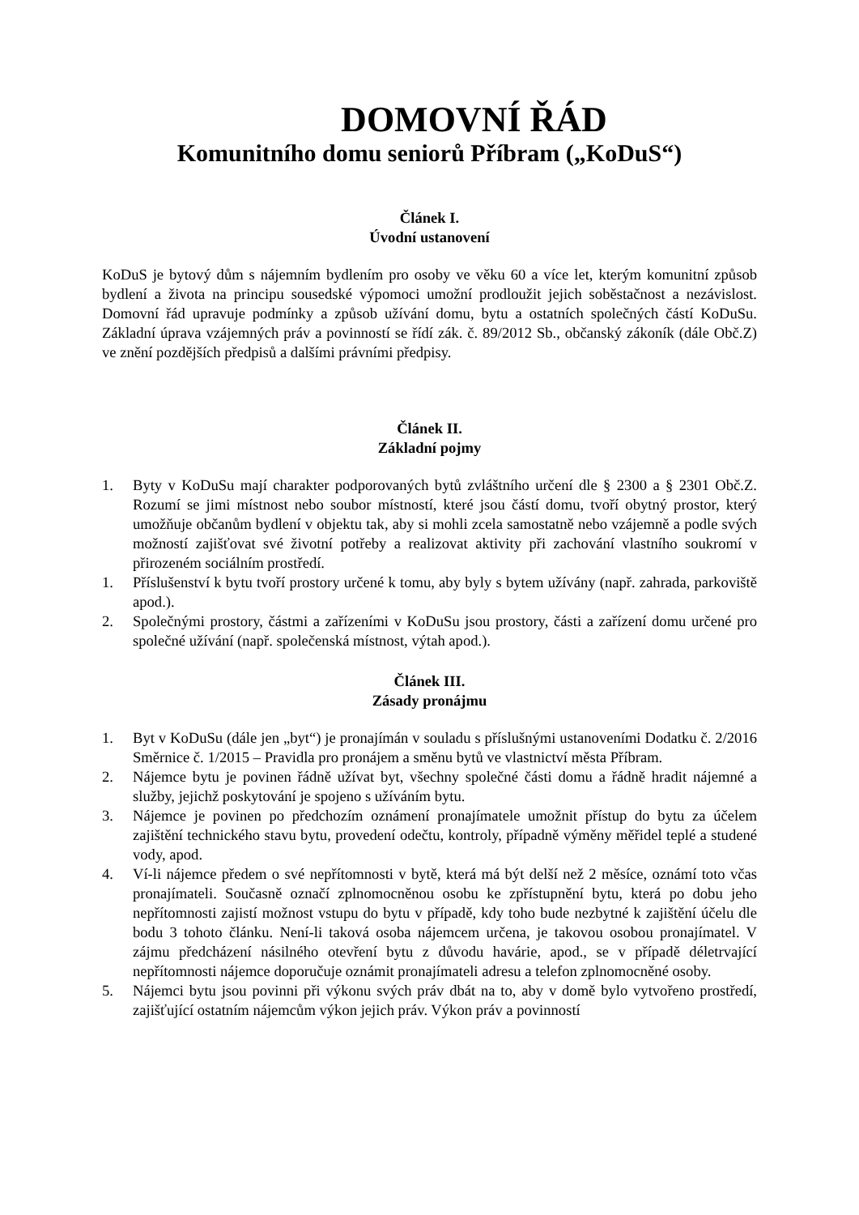DOMOVNÍ ŘÁD
Komunitního domu seniorů Příbram („KoDuS“)
Článek I.
Úvodní ustanovení
KoDuS je bytový dům s nájemním bydlením pro osoby ve věku 60 a více let, kterým komunitní způsob bydlení a života na principu sousedské výpomoci umožní prodloužit jejich soběstačnost a nezávislost. Domovní řád upravuje podmínky a způsob užívání domu, bytu a ostatních společných částí KoDuSu. Základní úprava vzájemných práv a povinností se řídí zák. č. 89/2012 Sb., občanský zákoník (dále Obč.Z) ve znění pozdějších předpisů a dalšími právními předpisy.
Článek II.
Základní pojmy
1. Byty v KoDuSu mají charakter podporovaných bytů zvláštního určení dle § 2300 a § 2301 Obč.Z. Rozumí se jimi místnost nebo soubor místností, které jsou částí domu, tvoří obytný prostor, který umožňuje občanům bydlení v objektu tak, aby si mohli zcela samostatně nebo vzájemně a podle svých možností zajišťovat své životní potřeby a realizovat aktivity při zachování vlastního soukromí v přirozeném sociálním prostředí.
1. Příslušenství k bytu tvoří prostory určené k tomu, aby byly s bytem užívány (např. zahrada, parkoviště apod.).
2. Společnými prostory, částmi a zařízeními v KoDuSu jsou prostory, části a zařízení domu určené pro společné užívání (např. společenská místnost, výtah apod.).
Článek III.
Zásady pronájmu
1. Byt v KoDuSu (dále jen „byt“) je pronajímán v souladu s příslušnými ustanoveními Dodatku č. 2/2016 Směrnice č. 1/2015 – Pravidla pro pronájem a směnu bytů ve vlastnictví města Příbram.
2. Nájemce bytu je povinen řádně užívat byt, všechny společné části domu a řádně hradit nájemné a služby, jejichž poskytování je spojeno s užíváním bytu.
3. Nájemce je povinen po předchozím oznámení pronajímatele umožnit přístup do bytu za účelem zajištění technického stavu bytu, provedení odečtu, kontroly, případně výměny měřidel teplé a studené vody, apod.
4. Ví-li nájemce předem o své nepřítomnosti v bytě, která má být delší než 2 měsíce, oznámí toto včas pronajímateli. Současně označí zplnomocněnou osobu ke zpřístupnění bytu, která po dobu jeho nepřítomnosti zajistí možnost vstupu do bytu v případě, kdy toho bude nezbytné k zajištění účelu dle bodu 3 tohoto článku. Není-li taková osoba nájemcem určena, je takovou osobou pronajímatel. V zájmu předcházení násilného otevření bytu z důvodu havárie, apod., se v případě déletrvající nepřítomnosti nájemce doporučuje oznámit pronajímateli adresu a telefon zplnomocněné osoby.
5. Nájemci bytu jsou povinni při výkonu svých práv dbát na to, aby v domě bylo vytvořeno prostředí, zajišťující ostatním nájemcům výkon jejich práv. Výkon práv a povinností